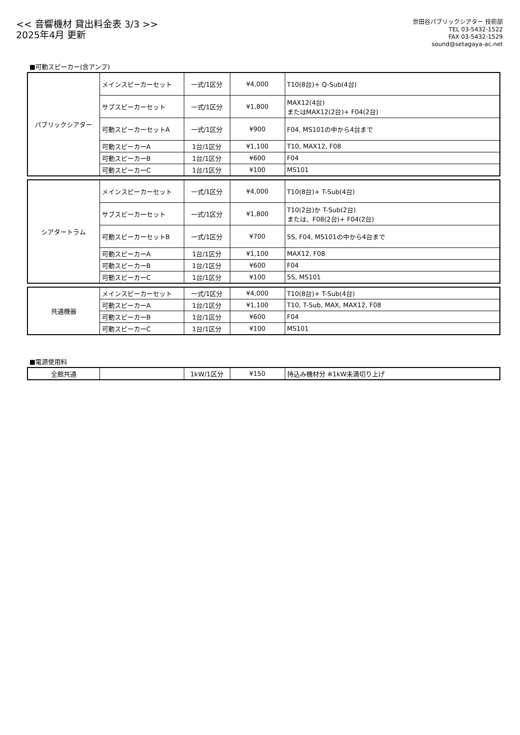<< 音響機材 貸出料金表 3/3 >>
2025年4月 更新
世田谷パブリックシアター 技術部
TEL 03-5432-1522
FAX 03-5432-1529
sound@setagaya-ac.net
■可動スピーカー(含アンプ)
| パブリックシアター | メインスピーカーセット | 一式/1区分 | ¥4,000 | T10(8台)+ Q-Sub(4台) |
| | サブスピーカーセット | 一式/1区分 | ¥1,800 | MAX12(4台) またはMAX12(2台)+ F04(2台) |
| | 可動スピーカーセットA | 一式/1区分 | ¥900 | F04, MS101の中から4台まで |
| | 可動スピーカーA | 1台/1区分 | ¥1,100 | T10, MAX12, F08 |
| | 可動スピーカーB | 1台/1区分 | ¥600 | F04 |
| | 可動スピーカーC | 1台/1区分 | ¥100 | MS101 |
| シアタートラム | メインスピーカーセット | 一式/1区分 | ¥4,000 | T10(8台)+ T-Sub(4台) |
| | サブスピーカーセット | 一式/1区分 | ¥1,800 | T10(2台)か T-Sub(2台) または、F08(2台)+ F04(2台) |
| | 可動スピーカーセットB | 一式/1区分 | ¥700 | 5S, F04, MS101の中から4台まで |
| | 可動スピーカーA | 1台/1区分 | ¥1,100 | MAX12, F08 |
| | 可動スピーカーB | 1台/1区分 | ¥600 | F04 |
| | 可動スピーカーC | 1台/1区分 | ¥100 | 5S, MS101 |
| 共通機器 | メインスピーカーセット | 一式/1区分 | ¥4,000 | T10(8台)+ T-Sub(4台) |
| | 可動スピーカーA | 1台/1区分 | ¥1,100 | T10, T-Sub, MAX, MAX12, F08 |
| | 可動スピーカーB | 1台/1区分 | ¥600 | F04 |
| | 可動スピーカーC | 1台/1区分 | ¥100 | MS101 |
■電源使用料
| 全館共通 | | 1kW/1区分 | ¥150 | 持込み機材分 ※1kW未満切り上げ |